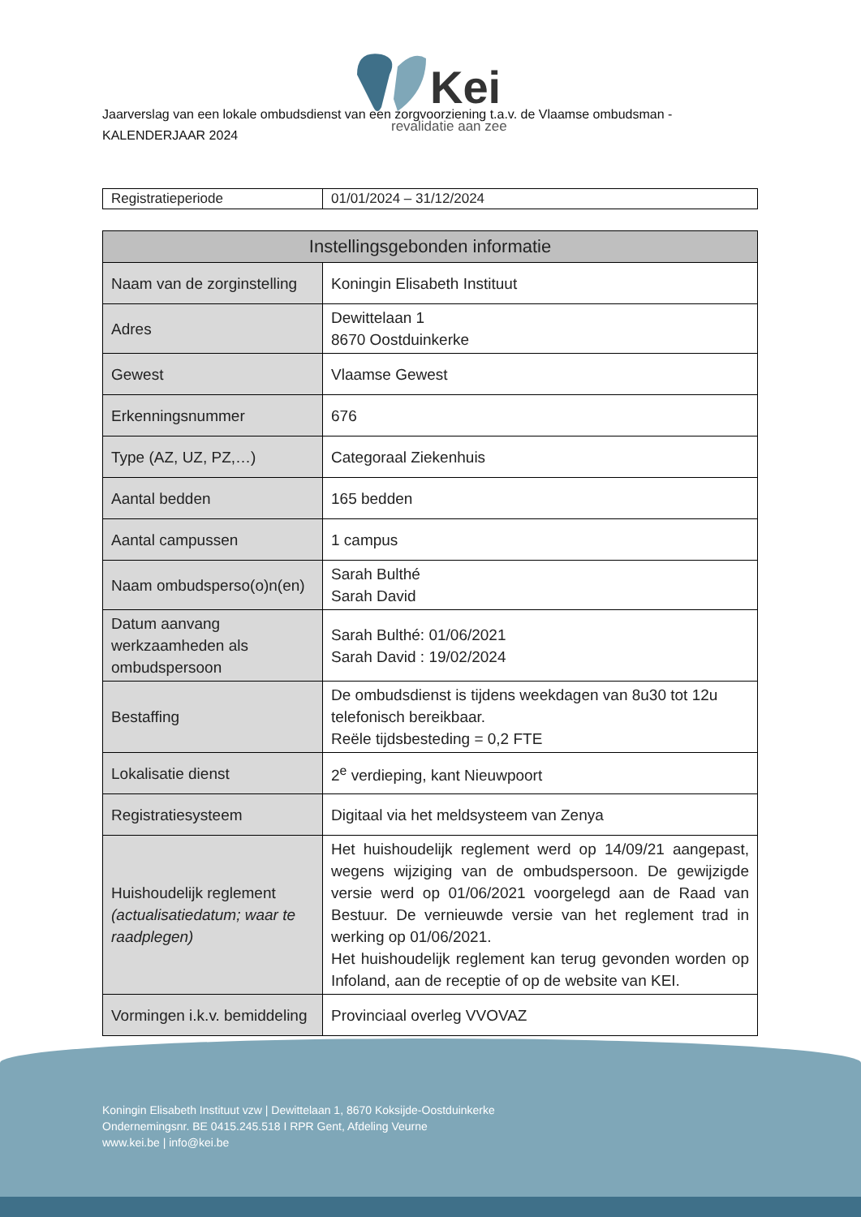Kei
revalidatie aan zee
Jaarverslag van een lokale ombudsdienst van een zorgvoorziening t.a.v. de Vlaamse ombudsman - KALENDERJAAR 2024
| Registratieperiode | 01/01/2024 – 31/12/2024 |
| Instellingsgebonden informatie | |
| --- | --- |
| Naam van de zorginstelling | Koningin Elisabeth Instituut |
| Adres | Dewittelaan 1 8670 Oostduinkerke |
| Gewest | Vlaamse Gewest |
| Erkenningsnummer | 676 |
| Type (AZ, UZ, PZ,…) | Categoraal Ziekenhuis |
| Aantal bedden | 165 bedden |
| Aantal campussen | 1 campus |
| Naam ombudsperso(o)n(en) | Sarah Bulthé Sarah David |
| Datum aanvang werkzaamheden als ombudspersoon | Sarah Bulthé: 01/06/2021 Sarah David : 19/02/2024 |
| Bestaffing | De ombudsdienst is tijdens weekdagen van 8u30 tot 12u telefonisch bereikbaar. Reële tijdsbesteding = 0,2 FTE |
| Lokalisatie dienst | 2<sup>e</sup> verdieping, kant Nieuwpoort |
| Registratiesysteem | Digitaal via het meldsysteem van Zenya |
| Huishoudelijk reglement (actualisatiedatum; waar te raadplegen) | Het huishoudelijk reglement werd op 14/09/21 aangepast, wegens wijziging van de ombudspersoon. De gewijzigde versie werd op 01/06/2021 voorgelegd aan de Raad van Bestuur. De vernieuwde versie van het reglement trad in werking op 01/06/2021. Het huishoudelijk reglement kan terug gevonden worden op Infoland, aan de receptie of op de website van KEI. |
| Vormingen i.k.v. bemiddeling | Provinciaal overleg VVOVAZ |
Koningin Elisabeth Instituut vzw | Dewittelaan 1, 8670 Koksijde-Oostduinkerke
Ondernemingsnr. BE 0415.245.518 I RPR Gent, Afdeling Veurne
www.kei.be | info@kei.be